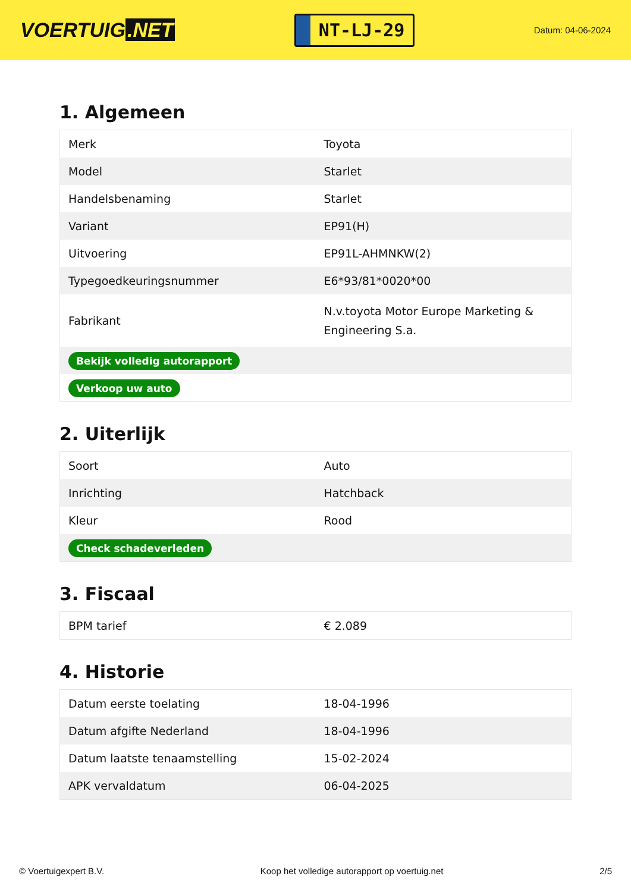VOERTUIG.NET
NT-LJ-29
Datum: 04-06-2024
1. Algemeen
| Merk | Toyota |
| Model | Starlet |
| Handelsbenaming | Starlet |
| Variant | EP91(H) |
| Uitvoering | EP91L-AHMNKW(2) |
| Typegoedkeuringsnummer | E6*93/81*0020*00 |
| Fabrikant | N.v.toyota Motor Europe Marketing & Engineering S.a. |
| Bekijk volledig autorapport | |
| Verkoop uw auto | |
2. Uiterlijk
| Soort | Auto |
| Inrichting | Hatchback |
| Kleur | Rood |
| Check schadeverleden | |
3. Fiscaal
| BPM tarief | € 2.089 |
4. Historie
| Datum eerste toelating | 18-04-1996 |
| Datum afgifte Nederland | 18-04-1996 |
| Datum laatste tenaamstelling | 15-02-2024 |
| APK vervaldatum | 06-04-2025 |
© Voertuigexpert B.V. Koop het volledige autorapport op voertuig.net 2/5